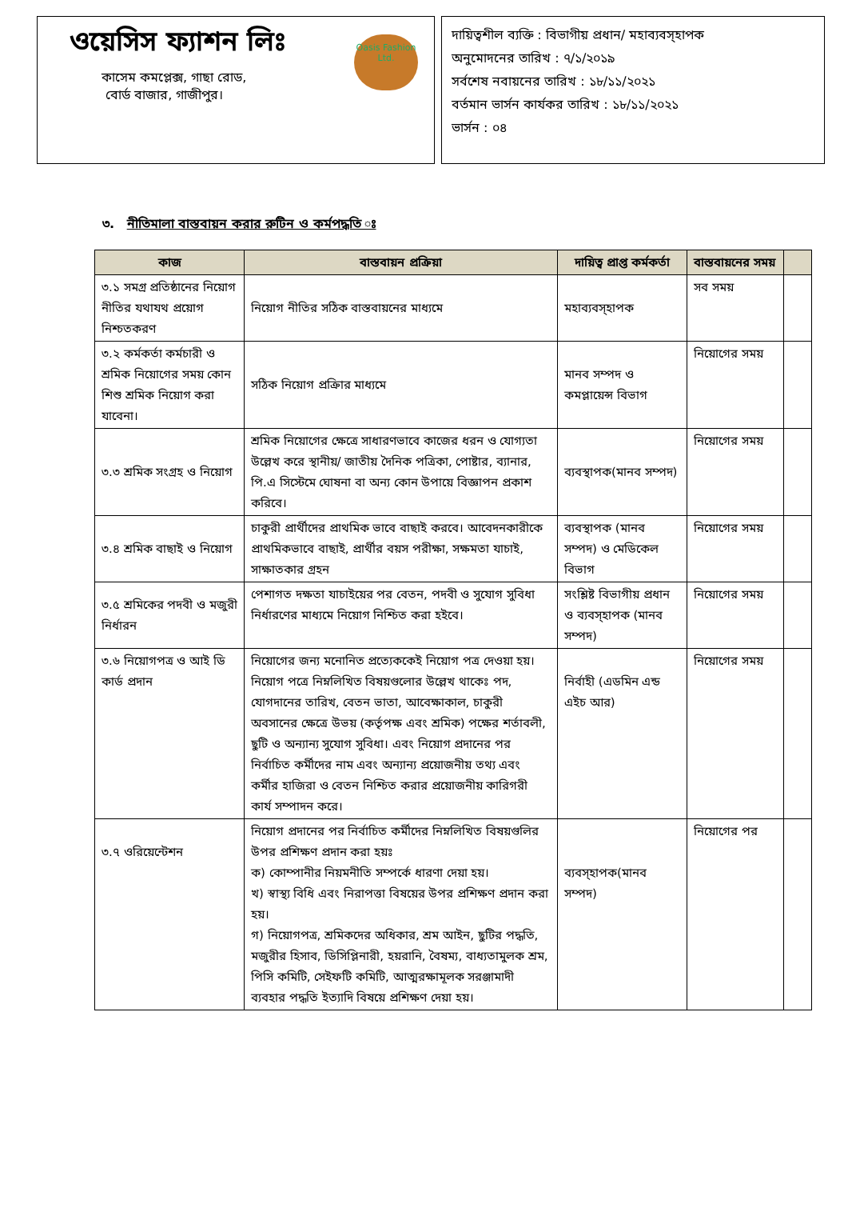ওয়েসিস ফ্যাশন লিঃ
Oasis Fashion Ltd.
কাসেম কমপ্লেক্স, গাছা রোড,
বোর্ড বাজার, গাজীপুর।
দায়িত্বশীল ব্যক্তি : বিভাগীয় প্রধান/ মহাব্যবস্হাপক
অনুমোদনের তারিখ : ৭/১/২০১৯
সর্বশেষ নবায়নের তারিখ : ১৮/১১/২০২১
বর্তমান ভার্সন কার্যকর তারিখ : ১৮/১১/২০২১
ভার্সন : ০৪
৩. নীতিমালা বাস্তবায়ন করার রুটিন ও কর্মপদ্ধতি ঃ
| কাজ | বাস্তবায়ন প্রক্রিয়া | দায়িত্ব প্রাপ্ত কর্মকর্তা | বাস্তবায়নের সময় | |
| --- | --- | --- | --- | --- |
| ৩.১ সমগ্র প্রতিষ্ঠানের নিয়োগ নীতির যথাযথ প্রয়োগ নিশ্চতকরণ | নিয়োগ নীতির সঠিক বাস্তবায়নের মাধ্যমে | মহাব্যবস্হাপক | সব সময় | |
| ৩.২ কর্মকর্তা কর্মচারী ও শ্রমিক নিয়োগের সময় কোন শিশু শ্রমিক নিয়োগ করা যাবেনা। | সঠিক নিয়োগ প্রক্রিার মাধ্যমে | মানব সম্পদ ও কমপ্লায়েন্স বিভাগ | নিয়োগের সময় | |
| ৩.৩ শ্রমিক সংগ্রহ ও নিয়োগ | শ্রমিক নিয়োগের ক্ষেত্রে সাধারণভাবে কাজের ধরন ও যোগ্যতা উল্লেখ করে স্থানীয়/ জাতীয় দৈনিক পত্রিকা, পোষ্টার, ব্যানার, পি.এ সিস্টেমে ঘোষনা বা অন্য কোন উপায়ে বিজ্ঞাপন প্রকাশ করিবে। | ব্যবস্থাপক(মানব সম্পদ) | নিয়োগের সময় | |
| ৩.৪ শ্রমিক বাছাই ও নিয়োগ | চাকুরী প্রার্থীদের প্রাথমিক ভাবে বাছাই করবে। আবেদনকারীকে প্রাথমিকভাবে বাছাই, প্রার্থীর বয়স পরীক্ষা, সক্ষমতা যাচাই, সাক্ষাতকার গ্রহন | ব্যবস্থাপক (মানব সম্পদ) ও মেডিকেল বিভাগ | নিয়োগের সময় | |
| ৩.৫ শ্রমিকের পদবী ও মজুরী নির্ধারন | পেশাগত দক্ষতা যাচাইয়ের পর বেতন, পদবী ও সুযোগ সুবিধা নির্ধারণের মাধ্যমে নিয়োগ নিশ্চিত করা হইবে। | সংশ্লিষ্ট বিভাগীয় প্রধান ও ব্যবস্হাপক (মানব সম্পদ) | নিয়োগের সময় | |
| ৩.৬ নিয়োগপত্র ও আই ডি কার্ড প্রদান | নিয়োগের জন্য মনোনিত প্রত্যেককেই নিয়োগ পত্র দেওয়া হয়। নিয়োগ পত্রে নিম্নলিখিত বিষয়গুলোর উল্লেখ থাকেঃ পদ, যোগদানের তারিখ, বেতন ভাতা, আবেক্ষাকাল, চাকুরী অবসানের ক্ষেত্রে উভয় (কর্তৃপক্ষ এবং শ্রমিক) পক্ষের শর্তাবলী, ছুটি ও অন্যান্য সুযোগ সুবিধা। এবং নিয়োগ প্রদানের পর নির্বাচিত কর্মীদের নাম এবং অন্যান্য প্রয়োজনীয় তথ্য এবং কর্মীর হাজিরা ও বেতন নিশ্চিত করার প্রয়োজনীয় কারিগরী কার্য সম্পাদন করে। | নির্বাহী (এডমিন এন্ড এইচ আর) | নিয়োগের সময় | |
| ৩.৭ ওরিয়েন্টেশন | নিয়োগ প্রদানের পর নির্বাচিত কর্মীদের নিম্নলিখিত বিষয়গুলির উপর প্রশিক্ষণ প্রদান করা হয়ঃ ক) কোম্পানীর নিয়মনীতি সম্পর্কে ধারণা দেয়া হয়। খ) স্বাস্থ্য বিধি এবং নিরাপত্তা বিষয়ের উপর প্রশিক্ষণ প্রদান করা হয়। গ) নিয়োগপত্র, শ্রমিকদের অধিকার, শ্রম আইন, ছুটির পদ্ধতি, মজুরীর হিসাব, ডিসিপ্লিনারী, হয়রানি, বৈষম্য, বাধ্যতামুলক শ্রম, পিসি কমিটি, সেইফটি কমিটি, আত্মরক্ষামূলক সরঞ্জামাদী ব্যবহার পদ্ধতি ইত্যাদি বিষয়ে প্রশিক্ষণ দেয়া হয়। | ব্যবস্হাপক(মানব সম্পদ) | নিয়োগের পর | |